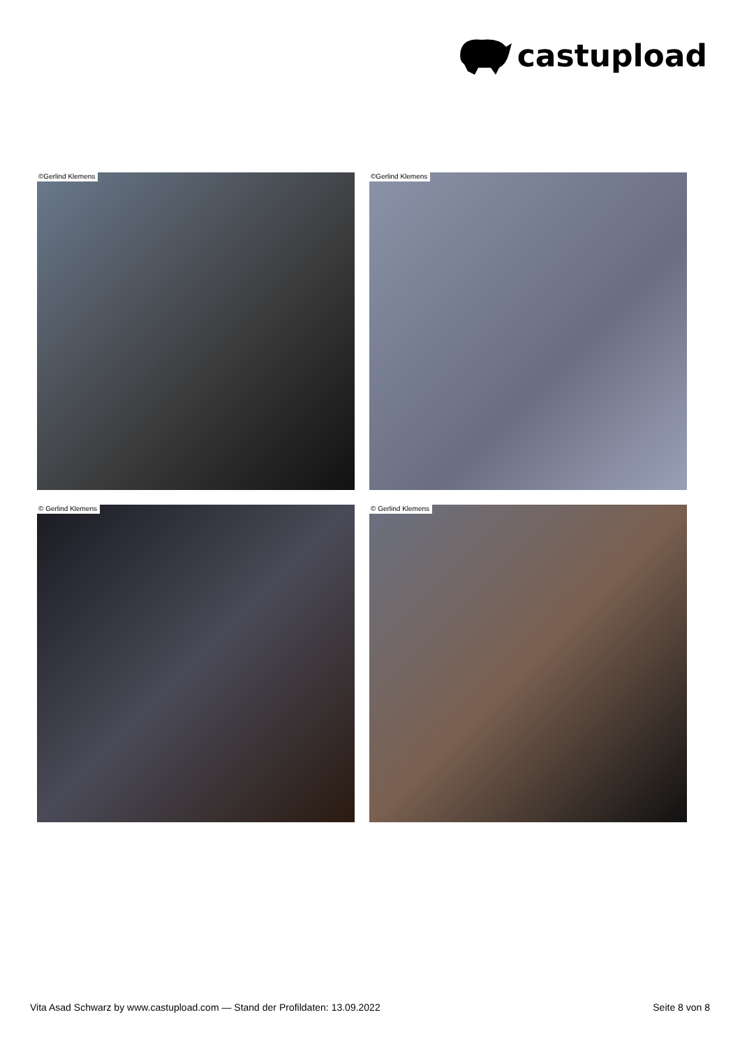castupload
©Gerlind Klemens
©Gerlind Klemens
© Gerlind Klemens
© Gerlind Klemens
Vita Asad Schwarz by www.castupload.com — Stand der Profildaten: 13.09.2022 Seite 8 von 8